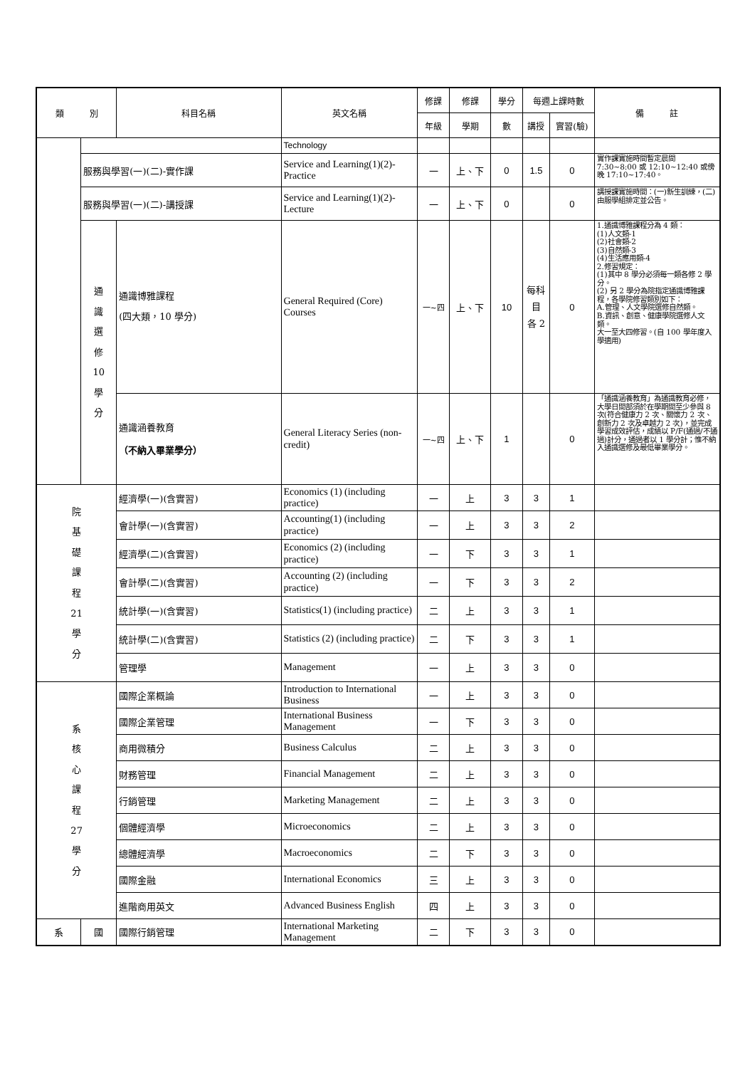| 類 別 | | 科目名稱 | 英文名稱 | 修課 | 修課 | 學分 | 每週上課時數 | | 備 註 |
| --- | --- | --- | --- | --- | --- | --- | --- | --- | --- |
| | | | | 年級 | 學期 | 數 | 講授 | 實習(驗) | |
| | | | Technology | | | | | | |
| | 服務與學習(一)(二)-實作課 | | Service and Learning(1)(2)-Practice | 一 | 上、下 | 0 | 1.5 | 0 | 實作課實施時間暫定晨間 7:30~8:00 或 12:10~12:40 或傍晚 17:10~17:40。 |
| | 服務與學習(一)(二)-講授課 | | Service and Learning(1)(2)-Lecture | 一 | 上、下 | 0 | | 0 | 講授課實施時間：(一)新生訓練，(二)由服學組排定並公告。 |
| | 通 識 選 修 10 學 分 | 通識博雅課程 (四大類，10 學分) | General Required (Core) Courses | 一~四 | 上、下 | 10 | 每科 目 各 2 | 0 | 1.通識博雅課程分為 4 類： (1)人文類-1 (2)社會類-2 (3)自然類-3 (4)生活應用類-4 2.修習規定： (1)其中 8 學分必須每一類各修 2 學分。 (2) 另 2 學分為院指定通識博雅課程，各學院修習類別如下： A.管理、人文學院選修自然類。 B.資訊、創意、健康學院選修人文類。 大一至大四修習。(自 100 學年度入學適用) |
| | | 通識涵養教育 （不納入畢業學分） | General Literacy Series (non-credit) | 一~四 | 上、下 | 1 | | 0 | 「通識涵養教育」為通識教育必修，大學日間部須於在學期間至少參與 8 次(符合健康力 2 次、關懷力 2 次、創新力 2 次及卓越力 2 次)，並完成學習成效評估，成績以 P/F(通過/不通過)計分，通過者以 1 學分計；惟不納入通識選修及最低畢業學分。 |
| 院 基 礎 課 程 21 學 分 | | 經濟學(一)(含實習) | Economics (1) (including practice) | 一 | 上 | 3 | 3 | 1 | |
| | | 會計學(一)(含實習) | Accounting(1) (including practice) | 一 | 上 | 3 | 3 | 2 | |
| | | 經濟學(二)(含實習) | Economics (2) (including practice) | 一 | 下 | 3 | 3 | 1 | |
| | | 會計學(二)(含實習) | Accounting (2) (including practice) | 一 | 下 | 3 | 3 | 2 | |
| | | 統計學(一)(含實習) | Statistics(1) (including practice) | 二 | 上 | 3 | 3 | 1 | |
| | | 統計學(二)(含實習) | Statistics (2) (including practice) | 二 | 下 | 3 | 3 | 1 | |
| | | 管理學 | Management | 一 | 上 | 3 | 3 | 0 | |
| 系 核 心 課 程 27 學 分 | | 國際企業概論 | Introduction to International Business | 一 | 上 | 3 | 3 | 0 | |
| | | 國際企業管理 | International Business Management | 一 | 下 | 3 | 3 | 0 | |
| | | 商用微積分 | Business Calculus | 二 | 上 | 3 | 3 | 0 | |
| | | 財務管理 | Financial Management | 二 | 上 | 3 | 3 | 0 | |
| | | 行銷管理 | Marketing Management | 二 | 上 | 3 | 3 | 0 | |
| | | 個體經濟學 | Microeconomics | 二 | 上 | 3 | 3 | 0 | |
| | | 總體經濟學 | Macroeconomics | 二 | 下 | 3 | 3 | 0 | |
| | | 國際金融 | International Economics | 三 | 上 | 3 | 3 | 0 | |
| | | 進階商用英文 | Advanced Business English | 四 | 上 | 3 | 3 | 0 | |
| 系 | 國 | 國際行銷管理 | International Marketing Management | 二 | 下 | 3 | 3 | 0 | |